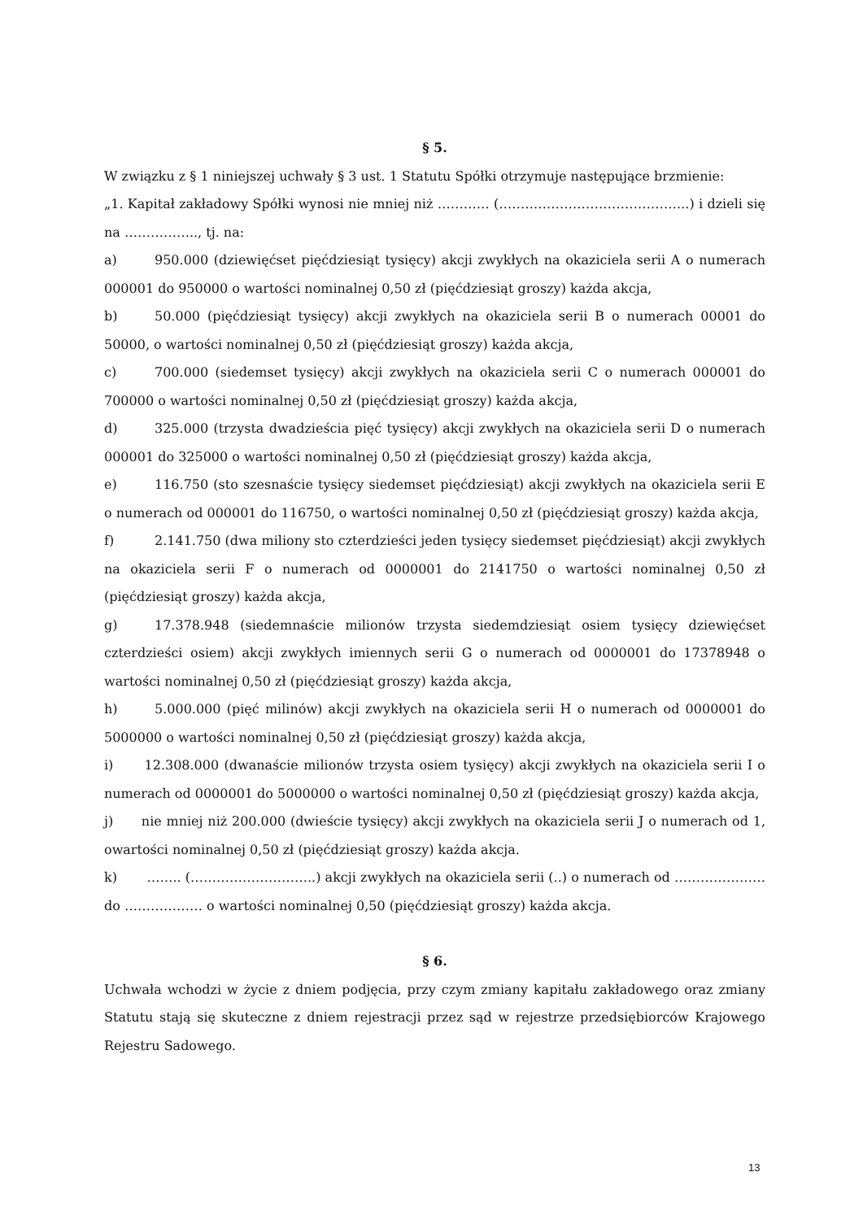§ 5.
W związku z § 1 niniejszej uchwały § 3 ust. 1 Statutu Spółki otrzymuje następujące brzmienie:
„1. Kapitał zakładowy Spółki wynosi nie mniej niż ………… (……………………………………..) i dzieli się na …………….., tj. na:
a) 950.000 (dziewięćset pięćdziesiąt tysięcy) akcji zwykłych na okaziciela serii A o numerach 000001 do 950000 o wartości nominalnej 0,50 zł (pięćdziesiąt groszy) każda akcja,
b) 50.000 (pięćdziesiąt tysięcy) akcji zwykłych na okaziciela serii B o numerach 00001 do 50000, o wartości nominalnej 0,50 zł (pięćdziesiąt groszy) każda akcja,
c) 700.000 (siedemset tysięcy) akcji zwykłych na okaziciela serii C o numerach 000001 do 700000 o wartości nominalnej 0,50 zł (pięćdziesiąt groszy) każda akcja,
d) 325.000 (trzysta dwadzieścia pięć tysięcy) akcji zwykłych na okaziciela serii D o numerach 000001 do 325000 o wartości nominalnej 0,50 zł (pięćdziesiąt groszy) każda akcja,
e) 116.750 (sto szesnaście tysięcy siedemset pięćdziesiąt) akcji zwykłych na okaziciela serii E o numerach od 000001 do 116750, o wartości nominalnej 0,50 zł (pięćdziesiąt groszy) każda akcja,
f) 2.141.750 (dwa miliony sto czterdzieści jeden tysięcy siedemset pięćdziesiąt) akcji zwykłych na okaziciela serii F o numerach od 0000001 do 2141750 o wartości nominalnej 0,50 zł (pięćdziesiąt groszy) każda akcja,
g) 17.378.948 (siedemnaście milionów trzysta siedemdziesiąt osiem tysięcy dziewięćset czterdzieści osiem) akcji zwykłych imiennych serii G o numerach od 0000001 do 17378948 o wartości nominalnej 0,50 zł (pięćdziesiąt groszy) każda akcja,
h) 5.000.000 (pięć milinów) akcji zwykłych na okaziciela serii H o numerach od 0000001 do 5000000 o wartości nominalnej 0,50 zł (pięćdziesiąt groszy) każda akcja,
i) 12.308.000 (dwanaście milionów trzysta osiem tysięcy) akcji zwykłych na okaziciela serii I o numerach od 0000001 do 5000000 o wartości nominalnej 0,50 zł (pięćdziesiąt groszy) każda akcja,
j) nie mniej niż 200.000 (dwieście tysięcy) akcji zwykłych na okaziciela serii J o numerach od 1, owartości nominalnej 0,50 zł (pięćdziesiąt groszy) każda akcja.
k) …….. (………………………..) akcji zwykłych na okaziciela serii (..) o numerach od ………………… do ……………… o wartości nominalnej 0,50 (pięćdziesiąt groszy) każda akcja.
§ 6.
Uchwała wchodzi w życie z dniem podjęcia, przy czym zmiany kapitału zakładowego oraz zmiany Statutu stają się skuteczne z dniem rejestracji przez sąd w rejestrze przedsiębiorców Krajowego Rejestru Sadowego.
13